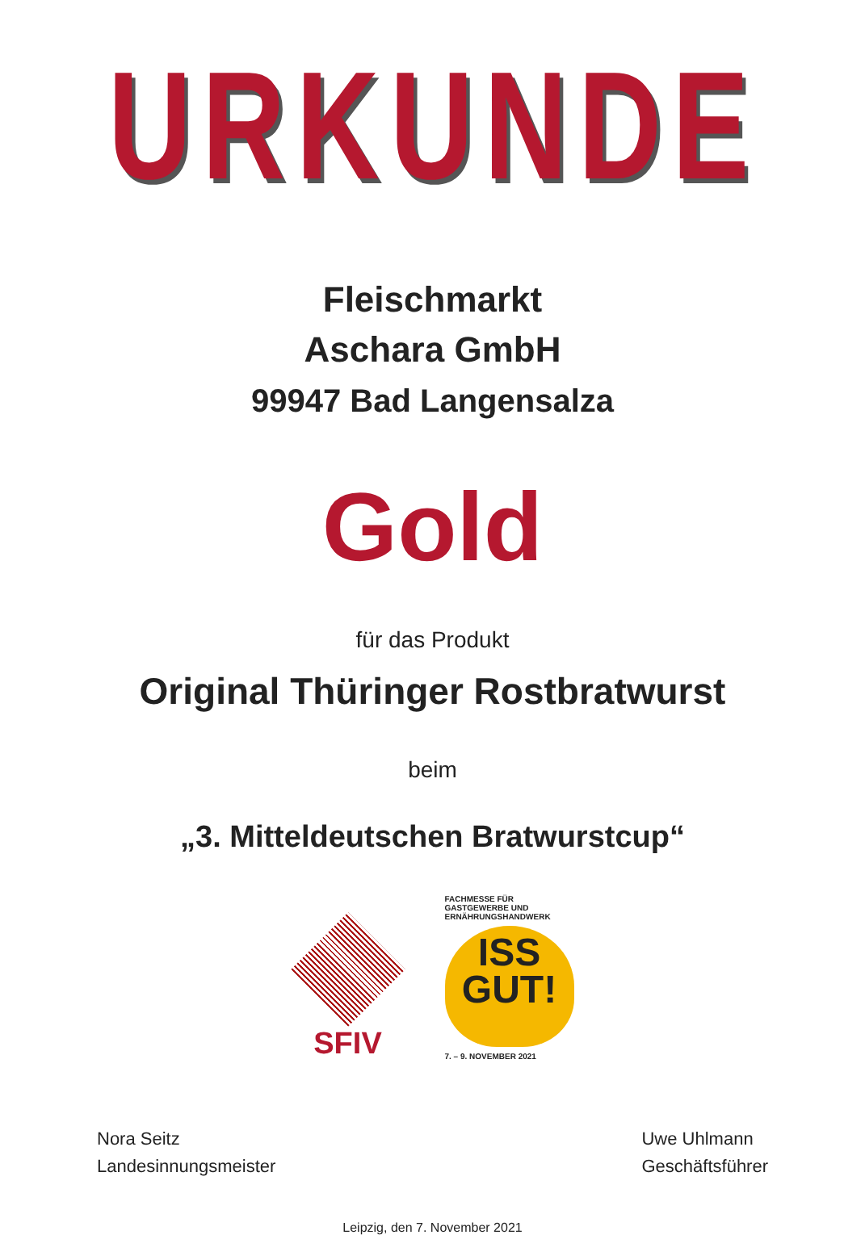URKUNDE
Fleischmarkt
Aschara GmbH
99947 Bad Langensalza
Gold
für das Produkt
Original Thüringer Rostbratwurst
beim
„3. Mitteldeutschen Bratwurstcup“
SFIV
FACHMESSE FÜR GASTGEWERBE UND ERNÄHRUNGSHANDWERK
ISS
GUT!
7. – 9. NOVEMBER 2021
Nora Seitz
Landesinnungsmeister
Uwe Uhlmann
Geschäftsführer
Leipzig, den 7. November 2021